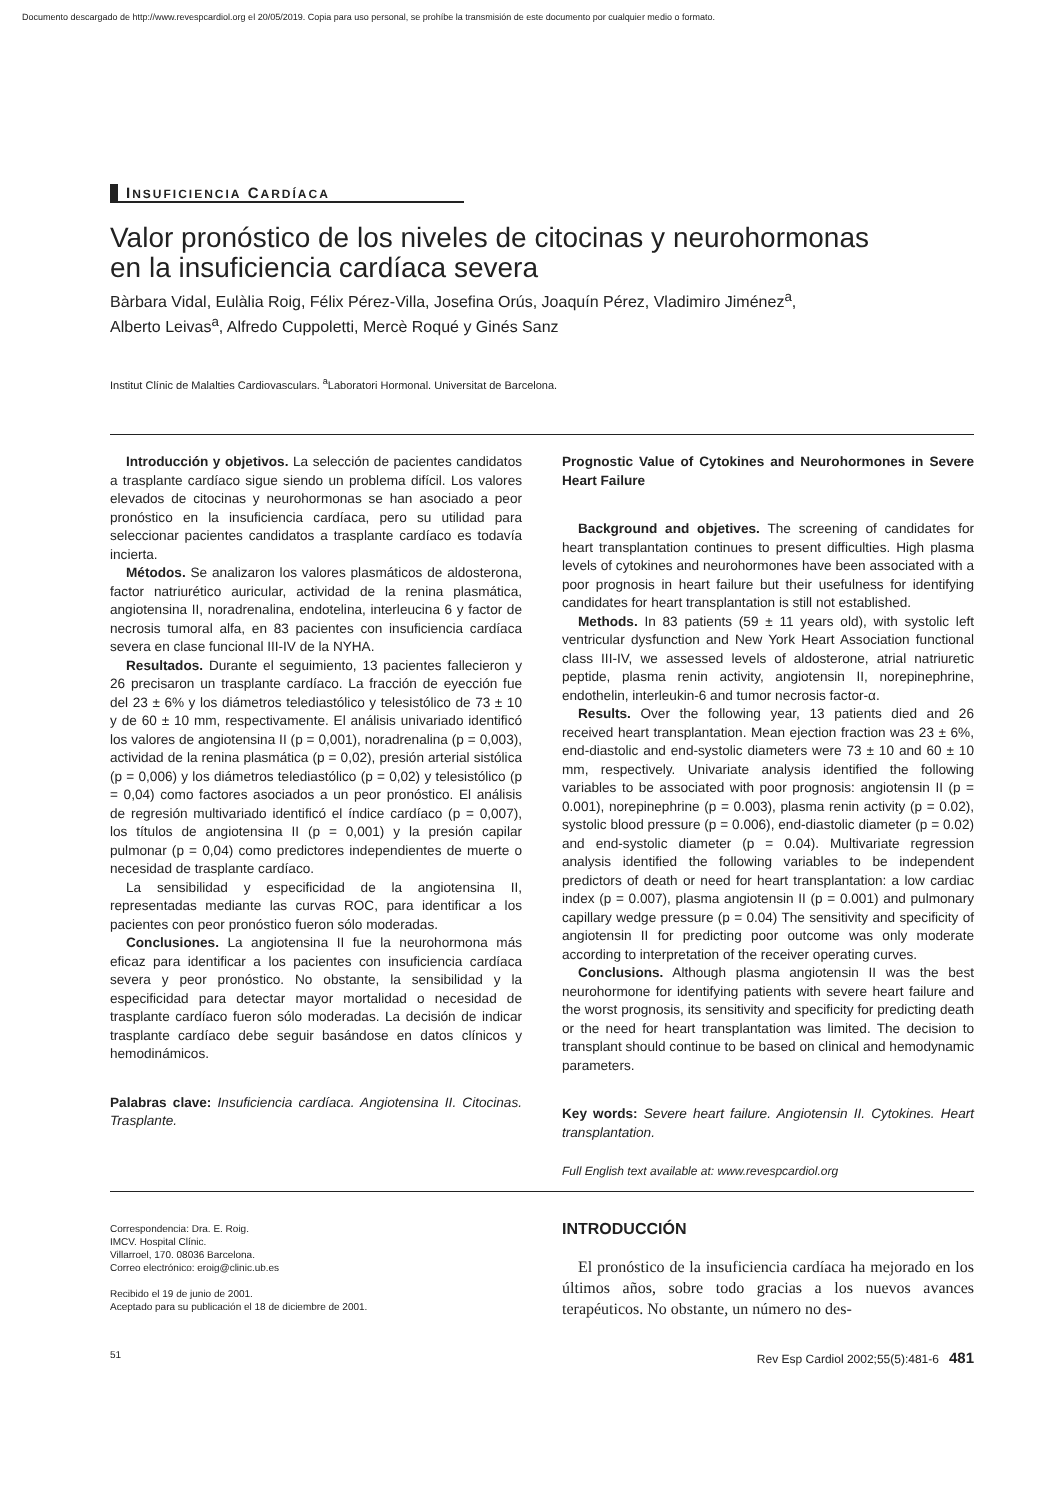Documento descargado de http://www.revespcardiol.org el 20/05/2019. Copia para uso personal, se prohíbe la transmisión de este documento por cualquier medio o formato.
INSUFICIENCIA CARDÍACA
Valor pronóstico de los niveles de citocinas y neurohormonas
en la insuficiencia cardíaca severa
Bàrbara Vidal, Eulàlia Roig, Félix Pérez-Villa, Josefina Orús, Joaquín Pérez, Vladimiro Jiménez<sup>a</sup>,
Alberto Leivas<sup>a</sup>, Alfredo Cuppoletti, Mercè Roqué y Ginés Sanz
Institut Clínic de Malalties Cardiovasculars. <sup>a</sup>Laboratori Hormonal. Universitat de Barcelona.
Introducción y objetivos. La selección de pacientes candidatos a trasplante cardíaco sigue siendo un problema difícil. Los valores elevados de citocinas y neurohormonas se han asociado a peor pronóstico en la insuficiencia cardíaca, pero su utilidad para seleccionar pacientes candidatos a trasplante cardíaco es todavía incierta.
Métodos. Se analizaron los valores plasmáticos de aldosterona, factor natriurético auricular, actividad de la renina plasmática, angiotensina II, noradrenalina, endotelina, interleucina 6 y factor de necrosis tumoral alfa, en 83 pacientes con insuficiencia cardíaca severa en clase funcional III-IV de la NYHA.
Resultados. Durante el seguimiento, 13 pacientes fallecieron y 26 precisaron un trasplante cardíaco. La fracción de eyección fue del 23 ± 6% y los diámetros telediastólico y telesistólico de 73 ± 10 y de 60 ± 10 mm, respectivamente. El análisis univariado identificó los valores de angiotensina II (p = 0,001), noradrenalina (p = 0,003), actividad de la renina plasmática (p = 0,02), presión arterial sistólica (p = 0,006) y los diámetros telediastólico (p = 0,02) y telesistólico (p = 0,04) como factores asociados a un peor pronóstico. El análisis de regresión multivariado identificó el índice cardíaco (p = 0,007), los títulos de angiotensina II (p = 0,001) y la presión capilar pulmonar (p = 0,04) como predictores independientes de muerte o necesidad de trasplante cardíaco.
La sensibilidad y especificidad de la angiotensina II, representadas mediante las curvas ROC, para identificar a los pacientes con peor pronóstico fueron sólo moderadas.
Conclusiones. La angiotensina II fue la neurohormona más eficaz para identificar a los pacientes con insuficiencia cardíaca severa y peor pronóstico. No obstante, la sensibilidad y la especificidad para detectar mayor mortalidad o necesidad de trasplante cardíaco fueron sólo moderadas. La decisión de indicar trasplante cardíaco debe seguir basándose en datos clínicos y hemodinámicos.
Palabras clave: Insuficiencia cardíaca. Angiotensina II. Citocinas. Trasplante.
Prognostic Value of Cytokines and Neurohormones in Severe Heart Failure
Background and objetives. The screening of candidates for heart transplantation continues to present difficulties. High plasma levels of cytokines and neurohormones have been associated with a poor prognosis in heart failure but their usefulness for identifying candidates for heart transplantation is still not established.
Methods. In 83 patients (59 ± 11 years old), with systolic left ventricular dysfunction and New York Heart Association functional class III-IV, we assessed levels of aldosterone, atrial natriuretic peptide, plasma renin activity, angiotensin II, norepinephrine, endothelin, interleukin-6 and tumor necrosis factor-α.
Results. Over the following year, 13 patients died and 26 received heart transplantation. Mean ejection fraction was 23 ± 6%, end-diastolic and end-systolic diameters were 73 ± 10 and 60 ± 10 mm, respectively. Univariate analysis identified the following variables to be associated with poor prognosis: angiotensin II (p = 0.001), norepinephrine (p = 0.003), plasma renin activity (p = 0.02), systolic blood pressure (p = 0.006), end-diastolic diameter (p = 0.02) and end-systolic diameter (p = 0.04). Multivariate regression analysis identified the following variables to be independent predictors of death or need for heart transplantation: a low cardiac index (p = 0.007), plasma angiotensin II (p = 0.001) and pulmonary capillary wedge pressure (p = 0.04) The sensitivity and specificity of angiotensin II for predicting poor outcome was only moderate according to interpretation of the receiver operating curves.
Conclusions. Although plasma angiotensin II was the best neurohormone for identifying patients with severe heart failure and the worst prognosis, its sensitivity and specificity for predicting death or the need for heart transplantation was limited. The decision to transplant should continue to be based on clinical and hemodynamic parameters.
Key words: Severe heart failure. Angiotensin II. Cytokines. Heart transplantation.
Full English text available at: www.revespcardiol.org
Correspondencia: Dra. E. Roig.
IMCV. Hospital Clínic.
Villarroel, 170. 08036 Barcelona.
Correo electrónico: eroig@clinic.ub.es
Recibido el 19 de junio de 2001.
Aceptado para su publicación el 18 de diciembre de 2001.
INTRODUCCIÓN
El pronóstico de la insuficiencia cardíaca ha mejorado en los últimos años, sobre todo gracias a los nuevos avances terapéuticos. No obstante, un número no des-
51 Rev Esp Cardiol 2002;55(5):481-6 481